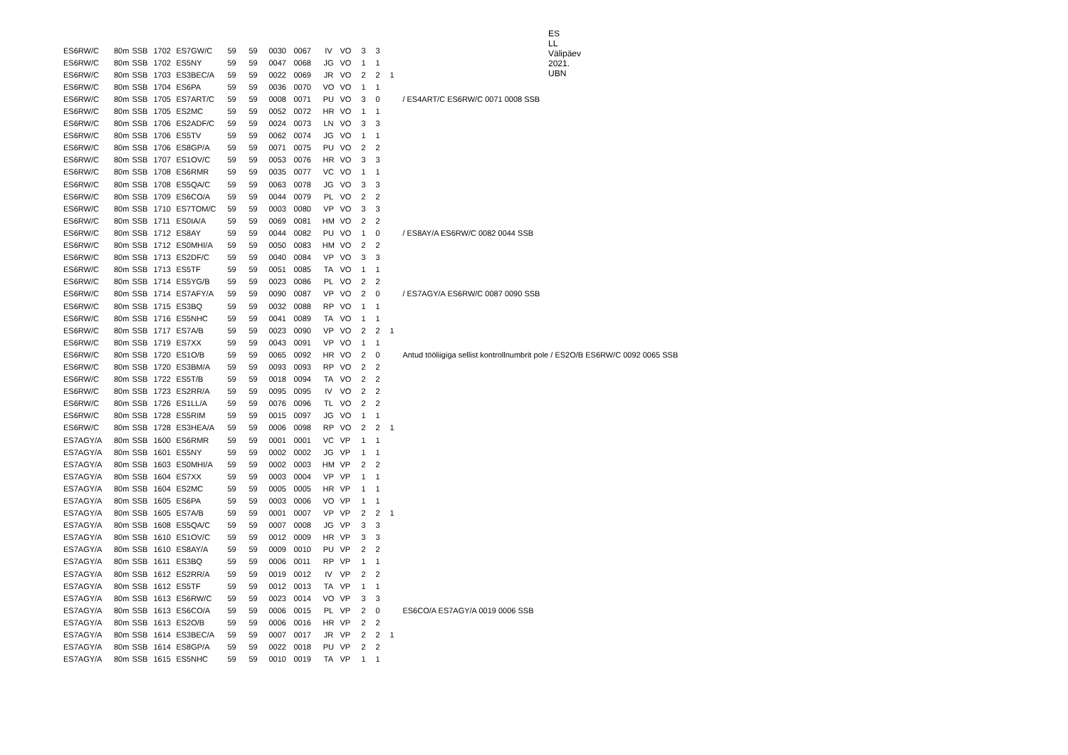ES LL Välipäev 2021. UBN
| ES6RW/C | 80m | SSB | 1702 | ES7GW/C | 59 | 59 | 0030 | 0067 | IV | VO | 3 | 3 | | |
| ES6RW/C | 80m | SSB | 1702 | ES5NY | 59 | 59 | 0047 | 0068 | JG | VO | 1 | 1 | | |
| ES6RW/C | 80m | SSB | 1703 | ES3BEC/A | 59 | 59 | 0022 | 0069 | JR | VO | 2 | 2 | 1 | |
| ES6RW/C | 80m | SSB | 1704 | ES6PA | 59 | 59 | 0036 | 0070 | VO | VO | 1 | 1 | | |
| ES6RW/C | 80m | SSB | 1705 | ES7ART/C | 59 | 59 | 0008 | 0071 | PU | VO | 3 | 0 | | / ES4ART/C ES6RW/C 0071 0008 SSB |
| ES6RW/C | 80m | SSB | 1705 | ES2MC | 59 | 59 | 0052 | 0072 | HR | VO | 1 | 1 | | |
| ES6RW/C | 80m | SSB | 1706 | ES2ADF/C | 59 | 59 | 0024 | 0073 | LN | VO | 3 | 3 | | |
| ES6RW/C | 80m | SSB | 1706 | ES5TV | 59 | 59 | 0062 | 0074 | JG | VO | 1 | 1 | | |
| ES6RW/C | 80m | SSB | 1706 | ES8GP/A | 59 | 59 | 0071 | 0075 | PU | VO | 2 | 2 | | |
| ES6RW/C | 80m | SSB | 1707 | ES1OV/C | 59 | 59 | 0053 | 0076 | HR | VO | 3 | 3 | | |
| ES6RW/C | 80m | SSB | 1708 | ES6RMR | 59 | 59 | 0035 | 0077 | VC | VO | 1 | 1 | | |
| ES6RW/C | 80m | SSB | 1708 | ES5QA/C | 59 | 59 | 0063 | 0078 | JG | VO | 3 | 3 | | |
| ES6RW/C | 80m | SSB | 1709 | ES6CO/A | 59 | 59 | 0044 | 0079 | PL | VO | 2 | 2 | | |
| ES6RW/C | 80m | SSB | 1710 | ES7TOM/C | 59 | 59 | 0003 | 0080 | VP | VO | 3 | 3 | | |
| ES6RW/C | 80m | SSB | 1711 | ES0IA/A | 59 | 59 | 0069 | 0081 | HM | VO | 2 | 2 | | |
| ES6RW/C | 80m | SSB | 1712 | ES8AY | 59 | 59 | 0044 | 0082 | PU | VO | 1 | 0 | | / ES8AY/A ES6RW/C 0082 0044 SSB |
| ES6RW/C | 80m | SSB | 1712 | ES0MHI/A | 59 | 59 | 0050 | 0083 | HM | VO | 2 | 2 | | |
| ES6RW/C | 80m | SSB | 1713 | ES2DF/C | 59 | 59 | 0040 | 0084 | VP | VO | 3 | 3 | | |
| ES6RW/C | 80m | SSB | 1713 | ES5TF | 59 | 59 | 0051 | 0085 | TA | VO | 1 | 1 | | |
| ES6RW/C | 80m | SSB | 1714 | ES5YG/B | 59 | 59 | 0023 | 0086 | PL | VO | 2 | 2 | | |
| ES6RW/C | 80m | SSB | 1714 | ES7AFY/A | 59 | 59 | 0090 | 0087 | VP | VO | 2 | 0 | | / ES7AGY/A ES6RW/C 0087 0090 SSB |
| ES6RW/C | 80m | SSB | 1715 | ES3BQ | 59 | 59 | 0032 | 0088 | RP | VO | 1 | 1 | | |
| ES6RW/C | 80m | SSB | 1716 | ES5NHC | 59 | 59 | 0041 | 0089 | TA | VO | 1 | 1 | | |
| ES6RW/C | 80m | SSB | 1717 | ES7A/B | 59 | 59 | 0023 | 0090 | VP | VO | 2 | 2 | 1 | |
| ES6RW/C | 80m | SSB | 1719 | ES7XX | 59 | 59 | 0043 | 0091 | VP | VO | 1 | 1 | | |
| ES6RW/C | 80m | SSB | 1720 | ES1O/B | 59 | 59 | 0065 | 0092 | HR | VO | 2 | 0 | | Antud tööliigiga sellist kontrollnumbrit pole / ES2O/B ES6RW/C 0092 0065 SSB |
| ES6RW/C | 80m | SSB | 1720 | ES3BM/A | 59 | 59 | 0093 | 0093 | RP | VO | 2 | 2 | | |
| ES6RW/C | 80m | SSB | 1722 | ES5T/B | 59 | 59 | 0018 | 0094 | TA | VO | 2 | 2 | | |
| ES6RW/C | 80m | SSB | 1723 | ES2RR/A | 59 | 59 | 0095 | 0095 | IV | VO | 2 | 2 | | |
| ES6RW/C | 80m | SSB | 1726 | ES1LL/A | 59 | 59 | 0076 | 0096 | TL | VO | 2 | 2 | | |
| ES6RW/C | 80m | SSB | 1728 | ES5RIM | 59 | 59 | 0015 | 0097 | JG | VO | 1 | 1 | | |
| ES6RW/C | 80m | SSB | 1728 | ES3HEA/A | 59 | 59 | 0006 | 0098 | RP | VO | 2 | 2 | 1 | |
| ES7AGY/A | 80m | SSB | 1600 | ES6RMR | 59 | 59 | 0001 | 0001 | VC | VP | 1 | 1 | | |
| ES7AGY/A | 80m | SSB | 1601 | ES5NY | 59 | 59 | 0002 | 0002 | JG | VP | 1 | 1 | | |
| ES7AGY/A | 80m | SSB | 1603 | ES0MHI/A | 59 | 59 | 0002 | 0003 | HM | VP | 2 | 2 | | |
| ES7AGY/A | 80m | SSB | 1604 | ES7XX | 59 | 59 | 0003 | 0004 | VP | VP | 1 | 1 | | |
| ES7AGY/A | 80m | SSB | 1604 | ES2MC | 59 | 59 | 0005 | 0005 | HR | VP | 1 | 1 | | |
| ES7AGY/A | 80m | SSB | 1605 | ES6PA | 59 | 59 | 0003 | 0006 | VO | VP | 1 | 1 | | |
| ES7AGY/A | 80m | SSB | 1605 | ES7A/B | 59 | 59 | 0001 | 0007 | VP | VP | 2 | 2 | 1 | |
| ES7AGY/A | 80m | SSB | 1608 | ES5QA/C | 59 | 59 | 0007 | 0008 | JG | VP | 3 | 3 | | |
| ES7AGY/A | 80m | SSB | 1610 | ES1OV/C | 59 | 59 | 0012 | 0009 | HR | VP | 3 | 3 | | |
| ES7AGY/A | 80m | SSB | 1610 | ES8AY/A | 59 | 59 | 0009 | 0010 | PU | VP | 2 | 2 | | |
| ES7AGY/A | 80m | SSB | 1611 | ES3BQ | 59 | 59 | 0006 | 0011 | RP | VP | 1 | 1 | | |
| ES7AGY/A | 80m | SSB | 1612 | ES2RR/A | 59 | 59 | 0019 | 0012 | IV | VP | 2 | 2 | | |
| ES7AGY/A | 80m | SSB | 1612 | ES5TF | 59 | 59 | 0012 | 0013 | TA | VP | 1 | 1 | | |
| ES7AGY/A | 80m | SSB | 1613 | ES6RW/C | 59 | 59 | 0023 | 0014 | VO | VP | 3 | 3 | | |
| ES7AGY/A | 80m | SSB | 1613 | ES6CO/A | 59 | 59 | 0006 | 0015 | PL | VP | 2 | 0 | | ES6CO/A ES7AGY/A 0019 0006 SSB |
| ES7AGY/A | 80m | SSB | 1613 | ES2O/B | 59 | 59 | 0006 | 0016 | HR | VP | 2 | 2 | | |
| ES7AGY/A | 80m | SSB | 1614 | ES3BEC/A | 59 | 59 | 0007 | 0017 | JR | VP | 2 | 2 | 1 | |
| ES7AGY/A | 80m | SSB | 1614 | ES8GP/A | 59 | 59 | 0022 | 0018 | PU | VP | 2 | 2 | | |
| ES7AGY/A | 80m | SSB | 1615 | ES5NHC | 59 | 59 | 0010 | 0019 | TA | VP | 1 | 1 | | |